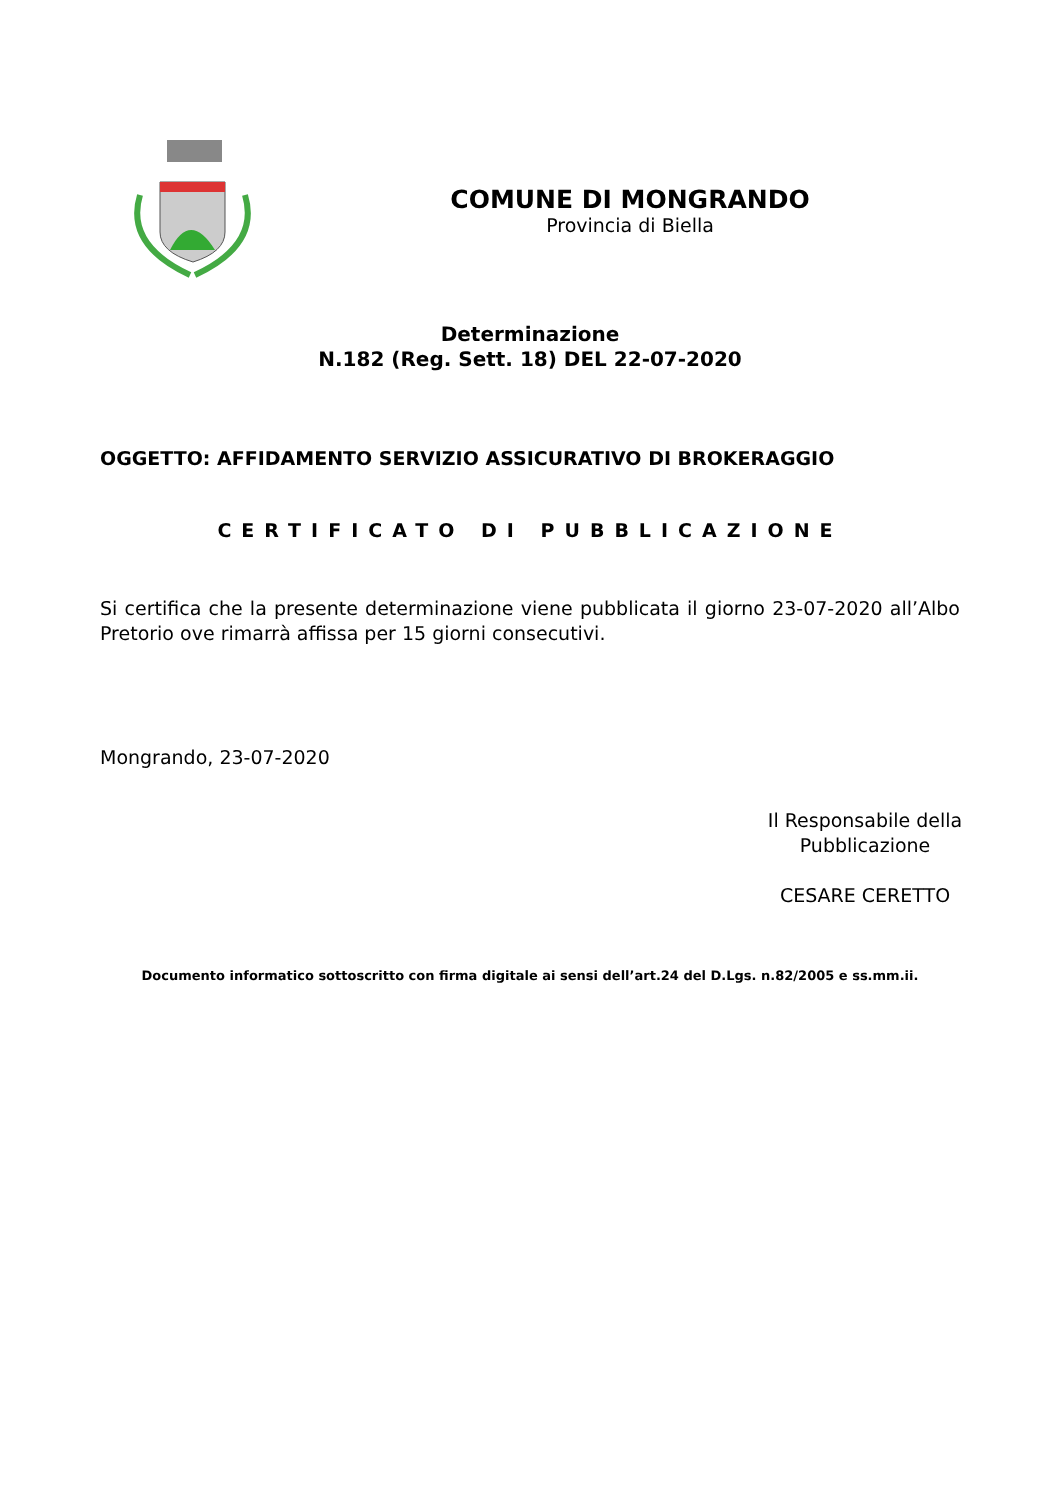COMUNE DI MONGRANDO
Provincia di Biella
Determinazione
N.182 (Reg. Sett. 18) DEL 22-07-2020
OGGETTO: AFFIDAMENTO SERVIZIO ASSICURATIVO DI BROKERAGGIO
CERTIFICATO DI PUBBLICAZIONE
Si certifica che la presente determinazione viene pubblicata il giorno 23-07-2020 all’Albo Pretorio ove rimarrà affissa per 15 giorni consecutivi.
Mongrando, 23-07-2020
Il Responsabile della
Pubblicazione
CESARE CERETTO
Documento informatico sottoscritto con firma digitale ai sensi dell’art.24 del D.Lgs. n.82/2005 e ss.mm.ii.